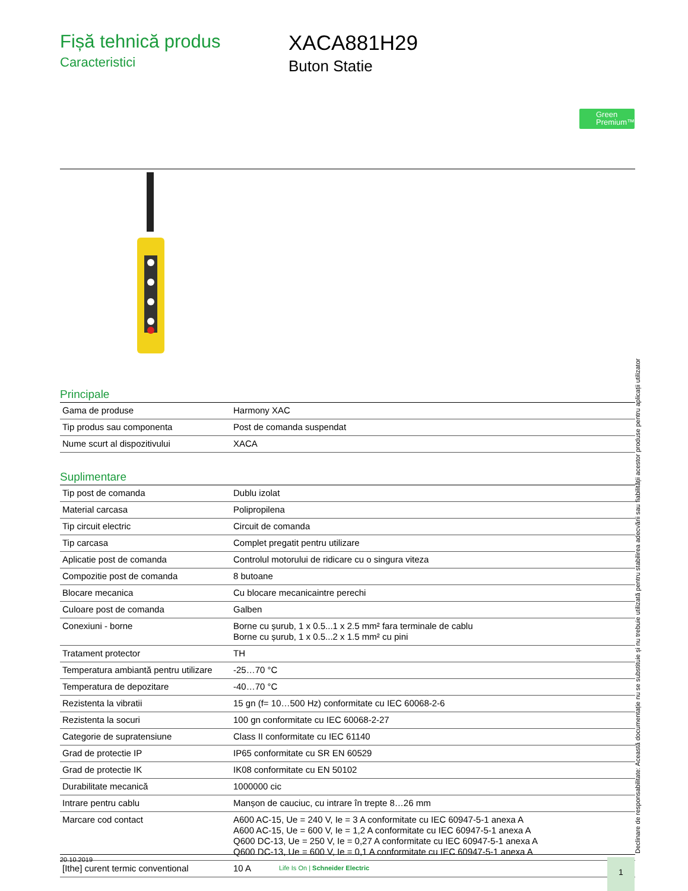Fișă tehnică produs
Caracteristici
XACA881H29
Buton Statie
Green Premium™
Principale
| Gama de produse | Harmony XAC |
| Tip produs sau componenta | Post de comanda suspendat |
| Nume scurt al dispozitivului | XACA |
Suplimentare
| Tip post de comanda | Dublu izolat |
| Material carcasa | Polipropilena |
| Tip circuit electric | Circuit de comanda |
| Tip carcasa | Complet pregatit pentru utilizare |
| Aplicatie post de comanda | Controlul motorului de ridicare cu o singura viteza |
| Compozitie post de comanda | 8 butoane |
| Blocare mecanica | Cu blocare mecanicaintre perechi |
| Culoare post de comanda | Galben |
| Conexiuni - borne | Borne cu șurub, 1 x 0.5...1 x 2.5 mm² fara terminale de cablu Borne cu șurub, 1 x 0.5...2 x 1.5 mm² cu pini |
| Tratament protector | TH |
| Temperatura ambiantă pentru utilizare | -25…70 °C |
| Temperatura de depozitare | -40…70 °C |
| Rezistenta la vibratii | 15 gn (f= 10…500 Hz) conformitate cu IEC 60068-2-6 |
| Rezistenta la socuri | 100 gn conformitate cu IEC 60068-2-27 |
| Categorie de supratensiune | Class II conformitate cu IEC 61140 |
| Grad de protectie IP | IP65 conformitate cu SR EN 60529 |
| Grad de protectie IK | IK08 conformitate cu EN 50102 |
| Durabilitate mecanică | 1000000 cic |
| Intrare pentru cablu | Manșon de cauciuc, cu intrare în trepte 8…26 mm |
| Marcare cod contact | A600 AC-15, Ue = 240 V, Ie = 3 A conformitate cu IEC 60947-5-1 anexa A A600 AC-15, Ue = 600 V, Ie = 1,2 A conformitate cu IEC 60947-5-1 anexa A Q600 DC-13, Ue = 250 V, Ie = 0,27 A conformitate cu IEC 60947-5-1 anexa A Q600 DC-13, Ue = 600 V, Ie = 0,1 A conformitate cu IEC 60947-5-1 anexa A |
| [Ithe] curent termic conventional | 10 A |
Declinare de responsabilitate: Această documentație nu se substituie și nu trebuie utilizată pentru stabilirea adecvării sau fiabilității acestor produse pentru aplicații utilizator
20.10.2019
Life Is On | Schneider Electric
1